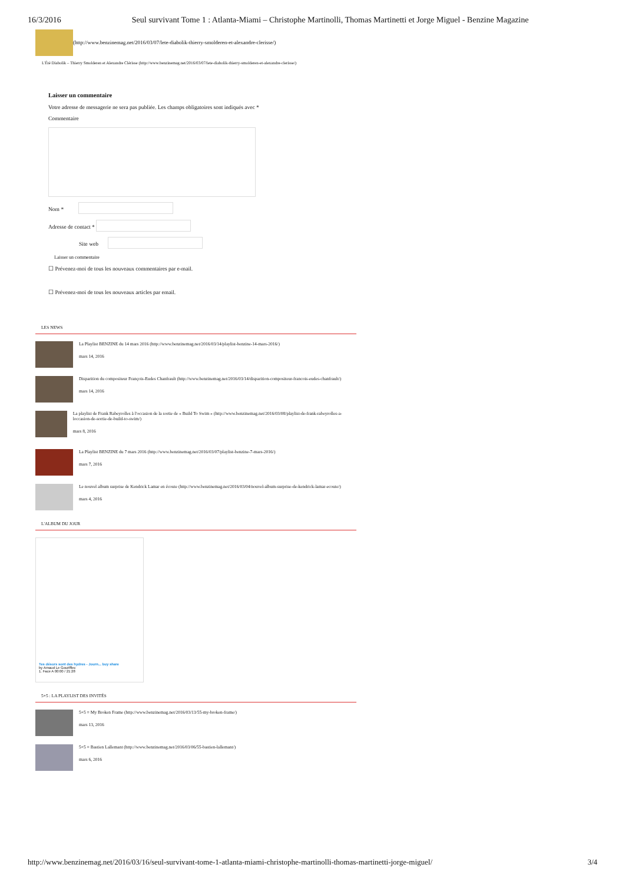16/3/2016 Seul survivant Tome 1 : Atlanta-Miami – Christophe Martinolli, Thomas Martinetti et Jorge Miguel - Benzine Magazine
(http://www.benzinemag.net/2016/03/07/lete-diabolik-thierry-smolderen-et-alexandre-clerisse/)
L'Été Diabolik – Thierry Smolderen et Alexandre Clérisse (http://www.benzinemag.net/2016/03/07/lete-diabolik-thierry-smolderen-et-alexandre-clerisse/)
Laisser un commentaire
Votre adresse de messagerie ne sera pas publiée. Les champs obligatoires sont indiqués avec *
Commentaire
Nom *
Adresse de contact *
Site web
Laisser un commentaire
☐ Prévenez-moi de tous les nouveaux commentaires par e-mail.
☐ Prévenez-moi de tous les nouveaux articles par email.
LES NEWS
La Playlist BENZINE du 14 mars 2016 (http://www.benzinemag.net/2016/03/14/playlist-benzine-14-mars-2016/)
mars 14, 2016
Disparition du compositeur François-Eudes Chanfrault (http://www.benzinemag.net/2016/03/14/disparition-compositeur-francois-eudes-chanfrault/)
mars 14, 2016
La playlist de Frank Rabeyrolles à l'occasion de la sortie de « Build To Swim » (http://www.benzinemag.net/2016/03/08/playlist-de-frank-rabeyrolles-a-loccasion-de-sortie-de-build-to-swim/)
mars 8, 2016
La Playlist BENZINE du 7 mars 2016 (http://www.benzinemag.net/2016/03/07/playlist-benzine-7-mars-2016/)
mars 7, 2016
Le nouvel album surprise de Kendrick Lamar en écoute (http://www.benzinemag.net/2016/03/04/nouvel-album-surprise-de-kendrick-lamar-ecoute/)
mars 4, 2016
L'ALBUM DU JOUR
Tes désors sont des hydres - Journ... buy share
by Arnaud Le Gouëfflec
1. Face A 00:00 / 21:28
5+5 : LA PLAYLIST DES INVITÉS
5+5 = My Broken Frame (http://www.benzinemag.net/2016/03/13/55-my-broken-frame/)
mars 13, 2016
5+5 = Bastien Lallemant (http://www.benzinemag.net/2016/03/06/55-bastien-lallemant/)
mars 6, 2016
http://www.benzinemag.net/2016/03/16/seul-survivant-tome-1-atlanta-miami-christophe-martinolli-thomas-martinetti-jorge-miguel/ 3/4